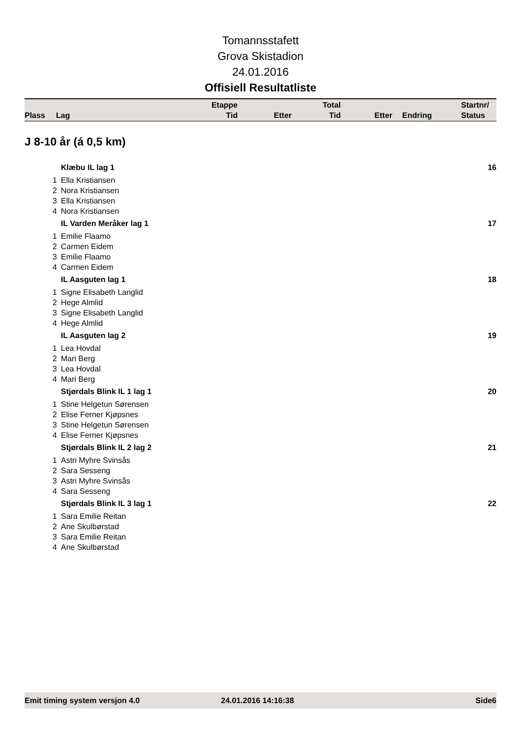Tomannsstafett
Grova Skistadion
24.01.2016
Offisiell Resultatliste
| Plass | Lag | Etappe Tid | Etter | Total Tid | Etter | Endring | Startnr/ Status |
| --- | --- | --- | --- | --- | --- | --- | --- |
J 8-10 år (á 0,5 km)
| | Klæbu IL lag 1 | 16 |
| 1 | Ella Kristiansen | |
| 2 | Nora Kristiansen | |
| 3 | Ella Kristiansen | |
| 4 | Nora Kristiansen | |
| | IL Varden Meråker lag 1 | 17 |
| 1 | Emilie Flaamo | |
| 2 | Carmen Eidem | |
| 3 | Emilie Flaamo | |
| 4 | Carmen Eidem | |
| | IL Aasguten lag 1 | 18 |
| 1 | Signe Elisabeth Langlid | |
| 2 | Hege Almlid | |
| 3 | Signe Elisabeth Langlid | |
| 4 | Hege Almlid | |
| | IL Aasguten lag 2 | 19 |
| 1 | Lea Hovdal | |
| 2 | Mari Berg | |
| 3 | Lea Hovdal | |
| 4 | Mari Berg | |
| | Stjørdals Blink IL 1 lag 1 | 20 |
| 1 | Stine Helgetun Sørensen | |
| 2 | Elise Ferner Kjøpsnes | |
| 3 | Stine Helgetun Sørensen | |
| 4 | Elise Ferner Kjøpsnes | |
| | Stjørdals Blink IL 2 lag 2 | 21 |
| 1 | Astri Myhre Svinsås | |
| 2 | Sara Sesseng | |
| 3 | Astri Myhre Svinsås | |
| 4 | Sara Sesseng | |
| | Stjørdals Blink IL 3 lag 1 | 22 |
| 1 | Sara Emilie Reitan | |
| 2 | Ane Skulbørstad | |
| 3 | Sara Emilie Reitan | |
| 4 | Ane Skulbørstad | |
Emit timing system versjon 4.0 24.01.2016 14:16:38 Side6